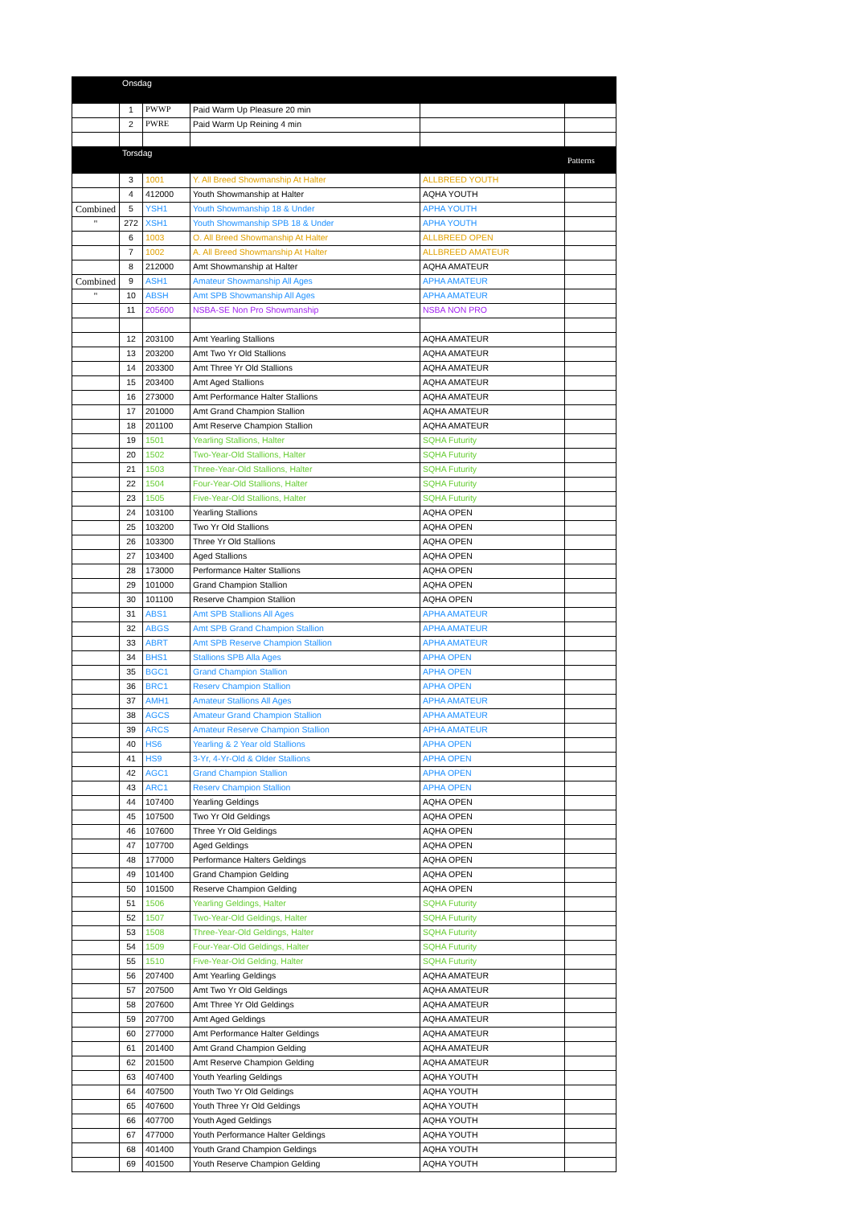| | Onsdag | | | | |
| | 1 | PWWP | Paid Warm Up Pleasure 20 min | | |
| | 2 | PWRE | Paid Warm Up Reining 4 min | | |
| | Torsdag | | | | Patterns |
| | 3 | 1001 | Y. All Breed Showmanship At Halter | ALLBREED YOUTH | |
| | 4 | 412000 | Youth Showmanship at Halter | AQHA YOUTH | |
| Combined | 5 | YSH1 | Youth Showmanship 18 & Under | APHA YOUTH | |
| " | 272 | XSH1 | Youth Showmanship SPB 18 & Under | APHA YOUTH | |
| | 6 | 1003 | O. All Breed Showmanship At Halter | ALLBREED OPEN | |
| | 7 | 1002 | A. All Breed Showmanship At Halter | ALLBREED AMATEUR | |
| | 8 | 212000 | Amt Showmanship at Halter | AQHA AMATEUR | |
| Combined | 9 | ASH1 | Amateur Showmanship All Ages | APHA AMATEUR | |
| " | 10 | ABSH | Amt SPB Showmanship All Ages | APHA AMATEUR | |
| | 11 | 205600 | NSBA-SE Non Pro Showmanship | NSBA NON PRO | |
| | 12 | 203100 | Amt Yearling Stallions | AQHA AMATEUR | |
| | 13 | 203200 | Amt Two Yr Old Stallions | AQHA AMATEUR | |
| | 14 | 203300 | Amt Three Yr Old Stallions | AQHA AMATEUR | |
| | 15 | 203400 | Amt Aged Stallions | AQHA AMATEUR | |
| | 16 | 273000 | Amt Performance Halter Stallions | AQHA AMATEUR | |
| | 17 | 201000 | Amt Grand Champion Stallion | AQHA AMATEUR | |
| | 18 | 201100 | Amt Reserve Champion Stallion | AQHA AMATEUR | |
| | 19 | 1501 | Yearling Stallions, Halter | SQHA Futurity | |
| | 20 | 1502 | Two-Year-Old Stallions, Halter | SQHA Futurity | |
| | 21 | 1503 | Three-Year-Old Stallions, Halter | SQHA Futurity | |
| | 22 | 1504 | Four-Year-Old Stallions, Halter | SQHA Futurity | |
| | 23 | 1505 | Five-Year-Old Stallions, Halter | SQHA Futurity | |
| | 24 | 103100 | Yearling Stallions | AQHA OPEN | |
| | 25 | 103200 | Two Yr Old Stallions | AQHA OPEN | |
| | 26 | 103300 | Three Yr Old Stallions | AQHA OPEN | |
| | 27 | 103400 | Aged Stallions | AQHA OPEN | |
| | 28 | 173000 | Performance Halter Stallions | AQHA OPEN | |
| | 29 | 101000 | Grand Champion Stallion | AQHA OPEN | |
| | 30 | 101100 | Reserve Champion Stallion | AQHA OPEN | |
| | 31 | ABS1 | Amt SPB Stallions All Ages | APHA AMATEUR | |
| | 32 | ABGS | Amt SPB Grand Champion Stallion | APHA AMATEUR | |
| | 33 | ABRT | Amt SPB Reserve Champion Stallion | APHA AMATEUR | |
| | 34 | BHS1 | Stallions SPB Alla Ages | APHA OPEN | |
| | 35 | BGC1 | Grand Champion Stallion | APHA OPEN | |
| | 36 | BRC1 | Reserv Champion Stallion | APHA OPEN | |
| | 37 | AMH1 | Amateur Stallions All Ages | APHA AMATEUR | |
| | 38 | AGCS | Amateur Grand Champion Stallion | APHA AMATEUR | |
| | 39 | ARCS | Amateur Reserve Champion Stallion | APHA AMATEUR | |
| | 40 | HS6 | Yearling & 2 Year old Stallions | APHA OPEN | |
| | 41 | HS9 | 3-Yr, 4-Yr-Old & Older Stallions | APHA OPEN | |
| | 42 | AGC1 | Grand Champion Stallion | APHA OPEN | |
| | 43 | ARC1 | Reserv Champion Stallion | APHA OPEN | |
| | 44 | 107400 | Yearling Geldings | AQHA OPEN | |
| | 45 | 107500 | Two Yr Old Geldings | AQHA OPEN | |
| | 46 | 107600 | Three Yr Old Geldings | AQHA OPEN | |
| | 47 | 107700 | Aged Geldings | AQHA OPEN | |
| | 48 | 177000 | Performance Halters Geldings | AQHA OPEN | |
| | 49 | 101400 | Grand Champion Gelding | AQHA OPEN | |
| | 50 | 101500 | Reserve Champion Gelding | AQHA OPEN | |
| | 51 | 1506 | Yearling Geldings, Halter | SQHA Futurity | |
| | 52 | 1507 | Two-Year-Old Geldings, Halter | SQHA Futurity | |
| | 53 | 1508 | Three-Year-Old Geldings, Halter | SQHA Futurity | |
| | 54 | 1509 | Four-Year-Old Geldings, Halter | SQHA Futurity | |
| | 55 | 1510 | Five-Year-Old Gelding, Halter | SQHA Futurity | |
| | 56 | 207400 | Amt Yearling Geldings | AQHA AMATEUR | |
| | 57 | 207500 | Amt Two Yr Old Geldings | AQHA AMATEUR | |
| | 58 | 207600 | Amt Three Yr Old Geldings | AQHA AMATEUR | |
| | 59 | 207700 | Amt Aged Geldings | AQHA AMATEUR | |
| | 60 | 277000 | Amt Performance Halter Geldings | AQHA AMATEUR | |
| | 61 | 201400 | Amt Grand Champion Gelding | AQHA AMATEUR | |
| | 62 | 201500 | Amt Reserve Champion Gelding | AQHA AMATEUR | |
| | 63 | 407400 | Youth Yearling Geldings | AQHA YOUTH | |
| | 64 | 407500 | Youth Two Yr Old Geldings | AQHA YOUTH | |
| | 65 | 407600 | Youth Three Yr Old Geldings | AQHA YOUTH | |
| | 66 | 407700 | Youth Aged Geldings | AQHA YOUTH | |
| | 67 | 477000 | Youth Performance Halter Geldings | AQHA YOUTH | |
| | 68 | 401400 | Youth Grand Champion Geldings | AQHA YOUTH | |
| | 69 | 401500 | Youth Reserve Champion Gelding | AQHA YOUTH | |